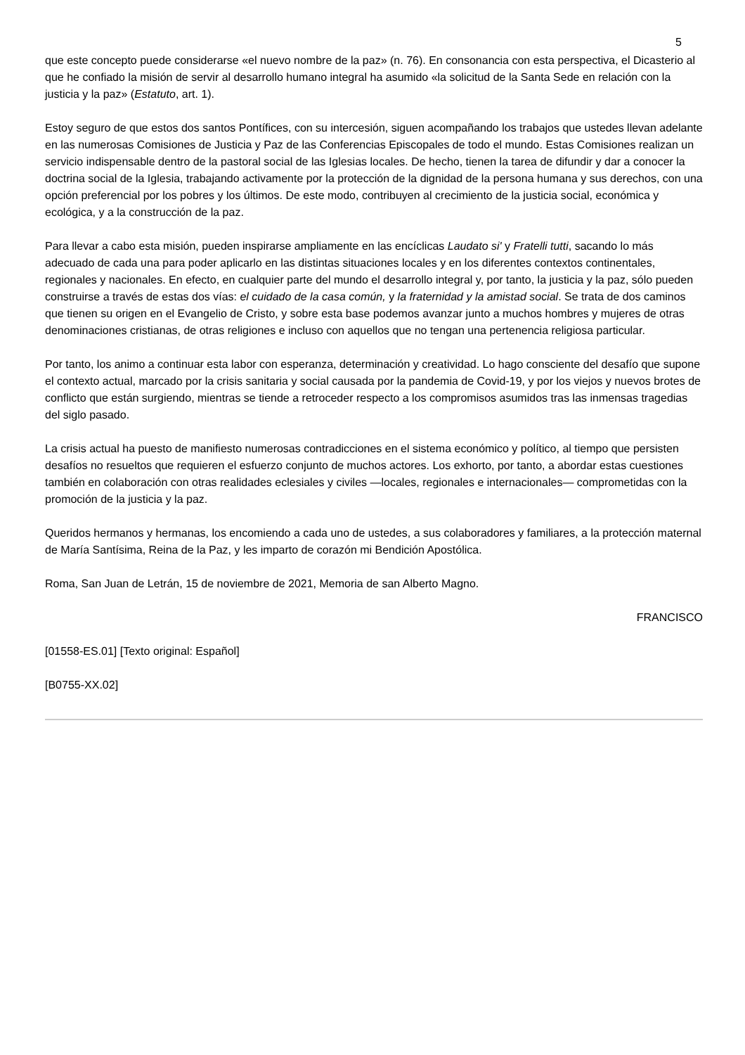5
que este concepto puede considerarse «el nuevo nombre de la paz» (n. 76). En consonancia con esta perspectiva, el Dicasterio al que he confiado la misión de servir al desarrollo humano integral ha asumido «la solicitud de la Santa Sede en relación con la justicia y la paz» (Estatuto, art. 1).
Estoy seguro de que estos dos santos Pontífices, con su intercesión, siguen acompañando los trabajos que ustedes llevan adelante en las numerosas Comisiones de Justicia y Paz de las Conferencias Episcopales de todo el mundo. Estas Comisiones realizan un servicio indispensable dentro de la pastoral social de las Iglesias locales. De hecho, tienen la tarea de difundir y dar a conocer la doctrina social de la Iglesia, trabajando activamente por la protección de la dignidad de la persona humana y sus derechos, con una opción preferencial por los pobres y los últimos. De este modo, contribuyen al crecimiento de la justicia social, económica y ecológica, y a la construcción de la paz.
Para llevar a cabo esta misión, pueden inspirarse ampliamente en las encíclicas Laudato si' y Fratelli tutti, sacando lo más adecuado de cada una para poder aplicarlo en las distintas situaciones locales y en los diferentes contextos continentales, regionales y nacionales. En efecto, en cualquier parte del mundo el desarrollo integral y, por tanto, la justicia y la paz, sólo pueden construirse a través de estas dos vías: el cuidado de la casa común, y la fraternidad y la amistad social. Se trata de dos caminos que tienen su origen en el Evangelio de Cristo, y sobre esta base podemos avanzar junto a muchos hombres y mujeres de otras denominaciones cristianas, de otras religiones e incluso con aquellos que no tengan una pertenencia religiosa particular.
Por tanto, los animo a continuar esta labor con esperanza, determinación y creatividad. Lo hago consciente del desafío que supone el contexto actual, marcado por la crisis sanitaria y social causada por la pandemia de Covid-19, y por los viejos y nuevos brotes de conflicto que están surgiendo, mientras se tiende a retroceder respecto a los compromisos asumidos tras las inmensas tragedias del siglo pasado.
La crisis actual ha puesto de manifiesto numerosas contradicciones en el sistema económico y político, al tiempo que persisten desafíos no resueltos que requieren el esfuerzo conjunto de muchos actores. Los exhorto, por tanto, a abordar estas cuestiones también en colaboración con otras realidades eclesiales y civiles —locales, regionales e internacionales— comprometidas con la promoción de la justicia y la paz.
Queridos hermanos y hermanas, los encomiendo a cada uno de ustedes, a sus colaboradores y familiares, a la protección maternal de María Santísima, Reina de la Paz, y les imparto de corazón mi Bendición Apostólica.
Roma, San Juan de Letrán, 15 de noviembre de 2021, Memoria de san Alberto Magno.
FRANCISCO
[01558-ES.01] [Texto original: Español]
[B0755-XX.02]